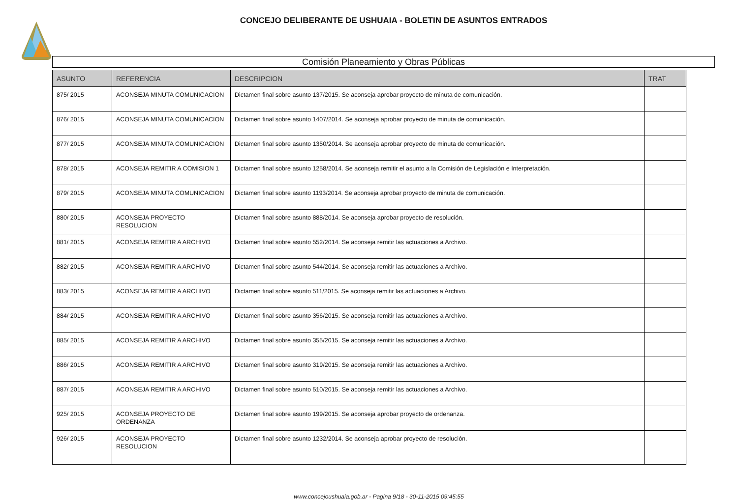CONCEJO DELIBERANTE DE USHUAIA - BOLETIN DE ASUNTOS ENTRADOS
Comisión Planeamiento y Obras Públicas
| ASUNTO | REFERENCIA | DESCRIPCION | TRAT |
| --- | --- | --- | --- |
| 875/ 2015 | ACONSEJA MINUTA COMUNICACION | Dictamen final sobre asunto 137/2015. Se aconseja aprobar proyecto de minuta de comunicación. | |
| 876/ 2015 | ACONSEJA MINUTA COMUNICACION | Dictamen final sobre asunto 1407/2014. Se aconseja aprobar proyecto de minuta de comunicación. | |
| 877/ 2015 | ACONSEJA MINUTA COMUNICACION | Dictamen final sobre asunto 1350/2014. Se aconseja aprobar proyecto de minuta de comunicación. | |
| 878/ 2015 | ACONSEJA REMITIR A COMISION 1 | Dictamen final sobre asunto 1258/2014. Se aconseja remitir el asunto a la Comisión de Legislación e Interpretación. | |
| 879/ 2015 | ACONSEJA MINUTA COMUNICACION | Dictamen final sobre asunto 1193/2014. Se aconseja aprobar proyecto de minuta de comunicación. | |
| 880/ 2015 | ACONSEJA PROYECTO RESOLUCION | Dictamen final sobre asunto 888/2014. Se aconseja aprobar proyecto de resolución. | |
| 881/ 2015 | ACONSEJA REMITIR A ARCHIVO | Dictamen final sobre asunto 552/2014. Se aconseja remitir las actuaciones a Archivo. | |
| 882/ 2015 | ACONSEJA REMITIR A ARCHIVO | Dictamen final sobre asunto 544/2014. Se aconseja remitir las actuaciones a Archivo. | |
| 883/ 2015 | ACONSEJA REMITIR A ARCHIVO | Dictamen final sobre asunto 511/2015. Se aconseja remitir las actuaciones a Archivo. | |
| 884/ 2015 | ACONSEJA REMITIR A ARCHIVO | Dictamen final sobre asunto 356/2015. Se aconseja remitir las actuaciones a Archivo. | |
| 885/ 2015 | ACONSEJA REMITIR A ARCHIVO | Dictamen final sobre asunto 355/2015. Se aconseja remitir las actuaciones a Archivo. | |
| 886/ 2015 | ACONSEJA REMITIR A ARCHIVO | Dictamen final sobre asunto 319/2015. Se aconseja remitir las actuaciones a Archivo. | |
| 887/ 2015 | ACONSEJA REMITIR A ARCHIVO | Dictamen final sobre asunto 510/2015. Se aconseja remitir las actuaciones a Archivo. | |
| 925/ 2015 | ACONSEJA PROYECTO DE ORDENANZA | Dictamen final sobre asunto 199/2015. Se aconseja aprobar proyecto de ordenanza. | |
| 926/ 2015 | ACONSEJA PROYECTO RESOLUCION | Dictamen final sobre asunto 1232/2014. Se aconseja aprobar proyecto de resolución. | |
www.concejoushuaia.gob.ar - Pagina 9/18 - 30-11-2015 09:45:55